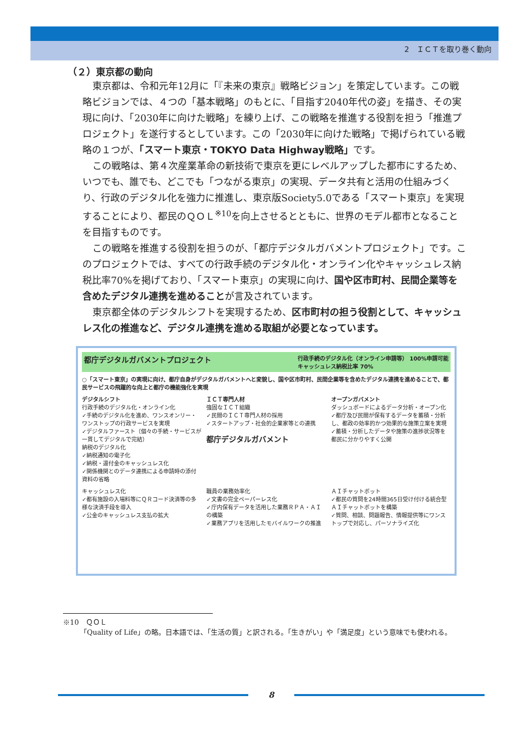2　ＩＣＴを取り巻く動向
（２）東京都の動向
東京都は、令和元年12月に「『未来の東京』戦略ビジョン」を策定しています。この戦略ビジョンでは、４つの「基本戦略」のもとに、「目指す2040年代の姿」を描き、その実現に向け、「2030年に向けた戦略」を練り上げ、この戦略を推進する役割を担う「推進プロジェクト」を遂行するとしています。この「2030年に向けた戦略」で掲げられている戦略の１つが、「スマート東京・TOKYO Data Highway戦略」です。
この戦略は、第４次産業革命の新技術で東京を更にレベルアップした都市にするため、いつでも、誰でも、どこでも「つながる東京」の実現、データ共有と活用の仕組みづくり、行政のデジタル化を強力に推進し、東京版Society5.0である「スマート東京」を実現することにより、都民のＱＯＬ<sup>※10</sup>を向上させるとともに、世界のモデル都市となることを目指すものです。
この戦略を推進する役割を担うのが、「都庁デジタルガバメントプロジェクト」です。このプロジェクトでは、すべての行政手続のデジタル化・オンライン化やキャッシュレス納税比率70%を掲げており、「スマート東京」の実現に向け、国や区市町村、民間企業等を含めたデジタル連携を進めることが言及されています。
東京都全体のデジタルシフトを実現するため、区市町村の担う役割として、キャッシュレス化の推進など、デジタル連携を進める取組が必要となっています。
都庁デジタルガバメントプロジェクト 行政手続のデジタル化（オンライン申請等） 100%申請可能
キャッシュレス納税比率 70%
○「スマート東京」の実現に向け、都庁自身がデジタルガバメントへと変貌し、国や区市町村、民間企業等を含めたデジタル連携を進めることで、都民サービスの飛躍的な向上と都庁の機能強化を実現
デジタルシフト
行政手続のデジタル化・オンライン化
✓手続のデジタル化を進め、ワンスオンリー・ワンストップの行政サービスを実現
✓デジタルファースト（個々の手続・サービスが一貫してデジタルで完結）
納税のデジタル化
✓納税通知の電子化
✓納税・還付金のキャッシュレス化
✓関係機関とのデータ連携による申請時の添付資料の省略
ＩＣＴ専門人材
強固なＩＣＴ組織
✓民間のＩＣＴ専門人材の採用
✓スタートアップ・社会的企業家等との連携
都庁デジタルガバメント
オープンガバメント
ダッシュボードによるデータ分析・オープン化
✓都庁及び民間が保有するデータを蓄積・分析し、都政の効率的かつ効果的な施策立案を実現
✓蓄積・分析したデータや施策の進捗状況等を都民に分かりやすく公開
キャッシュレス化
✓都有施設の入場料等にＱＲコード決済等の多様な決済手段を導入
✓公金のキャッシュレス支払の拡大
職員の業務効率化
✓文書の完全ペーパーレス化
✓庁内保有データを活用した業務ＲＰＡ・ＡＩの構築
✓業務アプリを活用したモバイルワークの推進
ＡＩチャットボット
✓都民の質問を24時間365日受け付ける統合型ＡＩチャットボットを構築
✓質問、相談、問題報告、情報提供等にワンストップで対応し、パーソナライズ化
※10　ＱＯＬ
「Quality of Life」の略。日本語では、「生活の質」と訳される。「生きがい」や「満足度」という意味でも使われる。
8